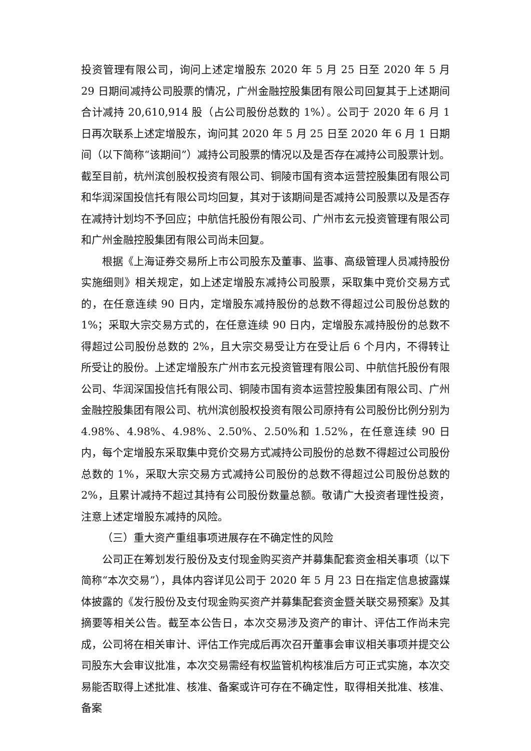投资管理有限公司，询问上述定增股东 2020 年 5 月 25 日至 2020 年 5 月 29 日期间减持公司股票的情况，广州金融控股集团有限公司回复其于上述期间合计减持 20,610,914 股（占公司股份总数的 1%）。公司于 2020 年 6 月 1 日再次联系上述定增股东，询问其 2020 年 5 月 25 日至 2020 年 6 月 1 日期间（以下简称“该期间”）减持公司股票的情况以及是否存在减持公司股票计划。截至目前，杭州滨创股权投资有限公司、铜陵市国有资本运营控股集团有限公司和华润深国投信托有限公司均回复，其对于该期间是否减持公司股票以及是否存在减持计划均不予回应；中航信托股份有限公司、广州市玄元投资管理有限公司和广州金融控股集团有限公司尚未回复。
根据《上海证券交易所上市公司股东及董事、监事、高级管理人员减持股份实施细则》相关规定，如上述定增股东减持公司股票，采取集中竞价交易方式的，在任意连续 90 日内，定增股东减持股份的总数不得超过公司股份总数的 1%；采取大宗交易方式的，在任意连续 90 日内，定增股东减持股份的总数不得超过公司股份总数的 2%，且大宗交易受让方在受让后 6 个月内，不得转让所受让的股份。上述定增股东广州市玄元投资管理有限公司、中航信托股份有限公司、华润深国投信托有限公司、铜陵市国有资本运营控股集团有限公司、广州金融控股集团有限公司、杭州滨创股权投资有限公司原持有公司股份比例分别为 4.98%、4.98%、4.98%、2.50%、2.50%和 1.52%，在任意连续 90 日内，每个定增股东采取集中竞价交易方式减持公司股份的总数不得超过公司股份总数的 1%，采取大宗交易方式减持公司股份的总数不得超过公司股份总数的 2%，且累计减持不超过其持有公司股份数量总额。敬请广大投资者理性投资，注意上述定增股东减持的风险。
（三）重大资产重组事项进展存在不确定性的风险
公司正在筹划发行股份及支付现金购买资产并募集配套资金相关事项（以下简称“本次交易”），具体内容详见公司于 2020 年 5 月 23 日在指定信息披露媒体披露的《发行股份及支付现金购买资产并募集配套资金暨关联交易预案》及其摘要等相关公告。截至本公告日，本次交易涉及资产的审计、评估工作尚未完成，公司将在相关审计、评估工作完成后再次召开董事会审议相关事项并提交公司股东大会审议批准，本次交易需经有权监管机构核准后方可正式实施，本次交易能否取得上述批准、核准、备案或许可存在不确定性，取得相关批准、核准、备案